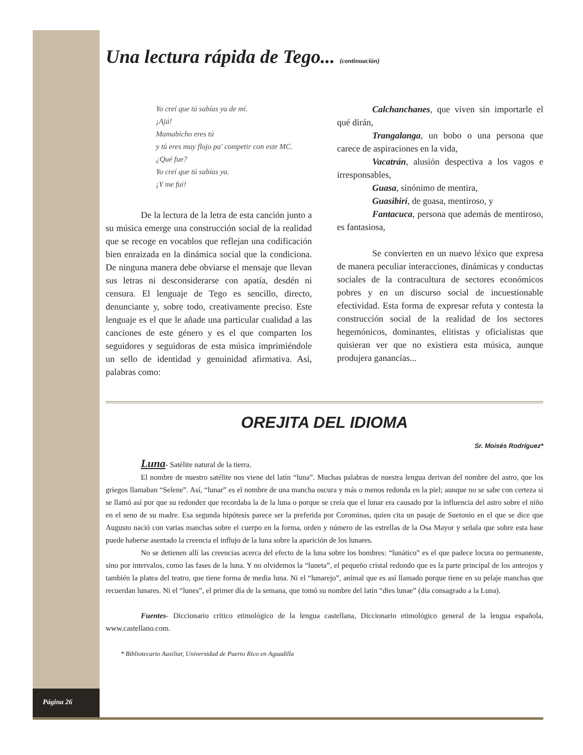Una lectura rápida de Tego... (continuación)
Yo creí que tú sabías ya de mí.
¡Ajá!
Mamabicho eres tú
y tú eres muy flojo pa' competir con este MC.
¿Qué fue?
Yo creí que tú sabías ya.
¡Y me fui!
De la lectura de la letra de esta canción junto a su música emerge una construcción social de la realidad que se recoge en vocablos que reflejan una codificación bien enraizada en la dinámica social que la condiciona. De ninguna manera debe obviarse el mensaje que llevan sus letras ni desconsiderarse con apatía, desdén ni censura. El lenguaje de Tego es sencillo, directo, denunciante y, sobre todo, creativamente preciso. Este lenguaje es el que le añade una particular cualidad a las canciones de este género y es el que comparten los seguidores y seguidoras de esta música imprimiéndole un sello de identidad y genuinidad afirmativa. Así, palabras como:
Calchanchanes, que viven sin importarle el qué dirán,
Trangalanga, un bobo o una persona que carece de aspiraciones en la vida,
Vacatrán, alusión despectiva a los vagos e irresponsables,
Guasa, sinónimo de mentira,
Guasibiri, de guasa, mentiroso, y
Fantacuca, persona que además de mentiroso, es fantasiosa,
Se convierten en un nuevo léxico que expresa de manera peculiar interacciones, dinámicas y conductas sociales de la contracultura de sectores económicos pobres y en un discurso social de incuestionable efectividad. Esta forma de expresar refuta y contesta la construcción social de la realidad de los sectores hegemónicos, dominantes, elitistas y oficialistas que quisieran ver que no existiera esta música, aunque produjera ganancias...
OREJITA DEL IDIOMA
Sr. Moisés Rodríguez*
Luna- Satélite natural de la tierra.
El nombre de nuestro satélite nos viene del latín “luna”. Muchas palabras de nuestra lengua derivan del nombre del astro, que los griegos llamaban “Selene”. Así, “lunar” es el nombre de una mancha oscura y más o menos redonda en la piel; aunque no se sabe con certeza si se llamó así por que su redondez que recordaba la de la luna o porque se creía que el lunar era causado por la influencia del astro sobre el niño en el seno de su madre. Esa segunda hipótesis parece ser la preferida por Corominas, quien cita un pasaje de Suetonio en el que se dice que Augusto nació con varias manchas sobre el cuerpo en la forma, orden y número de las estrellas de la Osa Mayor y señala que sobre esta base puede haberse asentado la creencia el influjo de la luna sobre la aparición de los lunares.
No se detienen allí las creencias acerca del efecto de la luna sobre los hombres: “lunático” es el que padece locura no permanente, sino por intervalos, como las fases de la luna. Y no olvidemos la “luneta”, el pequeño cristal redondo que es la parte principal de los anteojos y también la platea del teatro, que tiene forma de media luna. Ni el “lunarejo”, animal que es así llamado porque tiene en su pelaje manchas que recuerdan lunares. Ni el “lunes”, el primer día de la semana, que tomó su nombre del latín “dies lunae” (día consagrado a la Luna).
Fuentes- Diccionario crítico etimológico de la lengua castellana, Diccionario etimológico general de la lengua española, www.castellano.com.
* Bibliotecario Auxiliar, Universidad de Puerto Rico en Aguadilla
Página 26